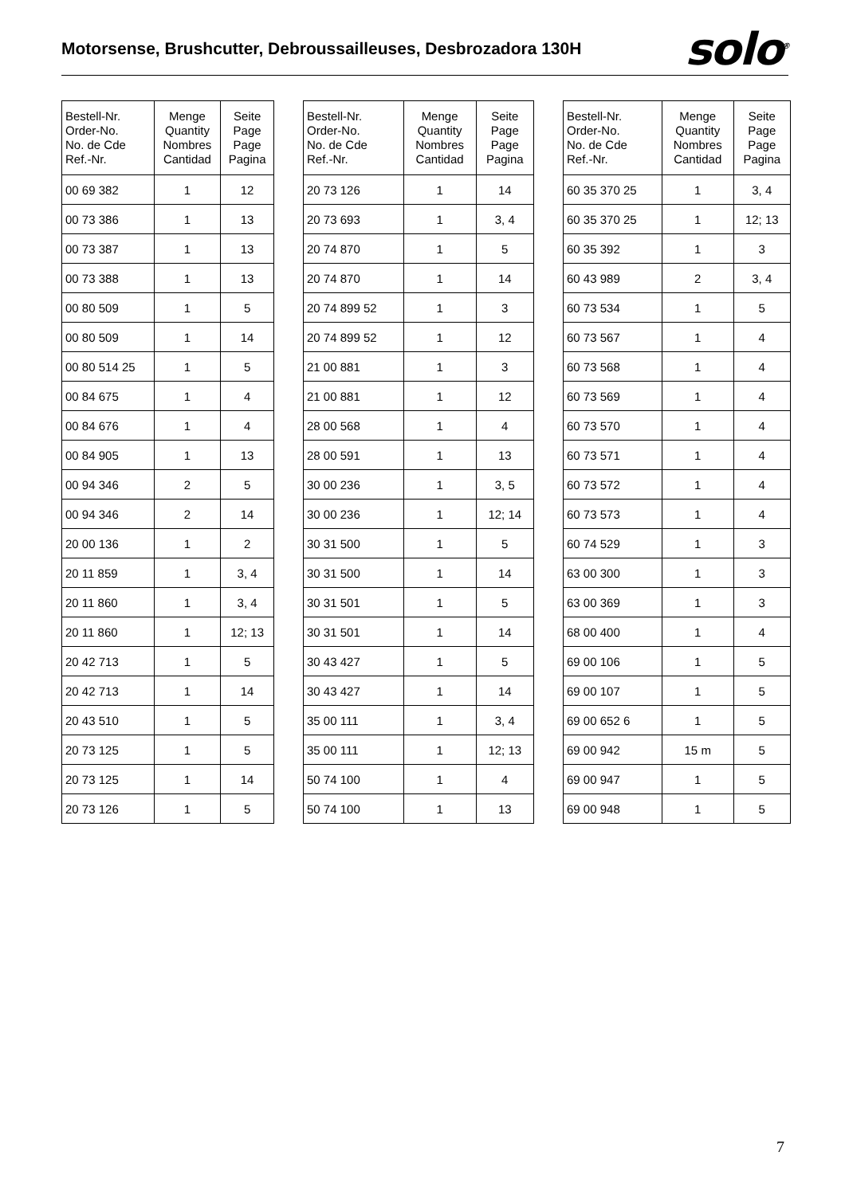Motorsense, Brushcutter, Debroussailleuses, Desbrozadora 130H
solo<sup>®</sup>
| Bestell-Nr. Order-No. No. de Cde Ref.-Nr. | Menge Quantity Nombres Cantidad | Seite Page Page Pagina |
| --- | --- | --- |
| 00 69 382 | 1 | 12 |
| 00 73 386 | 1 | 13 |
| 00 73 387 | 1 | 13 |
| 00 73 388 | 1 | 13 |
| 00 80 509 | 1 | 5 |
| 00 80 509 | 1 | 14 |
| 00 80 514 25 | 1 | 5 |
| 00 84 675 | 1 | 4 |
| 00 84 676 | 1 | 4 |
| 00 84 905 | 1 | 13 |
| 00 94 346 | 2 | 5 |
| 00 94 346 | 2 | 14 |
| 20 00 136 | 1 | 2 |
| 20 11 859 | 1 | 3, 4 |
| 20 11 860 | 1 | 3, 4 |
| 20 11 860 | 1 | 12; 13 |
| 20 42 713 | 1 | 5 |
| 20 42 713 | 1 | 14 |
| 20 43 510 | 1 | 5 |
| 20 73 125 | 1 | 5 |
| 20 73 125 | 1 | 14 |
| 20 73 126 | 1 | 5 |
| Bestell-Nr. Order-No. No. de Cde Ref.-Nr. | Menge Quantity Nombres Cantidad | Seite Page Page Pagina |
| --- | --- | --- |
| 20 73 126 | 1 | 14 |
| 20 73 693 | 1 | 3, 4 |
| 20 74 870 | 1 | 5 |
| 20 74 870 | 1 | 14 |
| 20 74 899 52 | 1 | 3 |
| 20 74 899 52 | 1 | 12 |
| 21 00 881 | 1 | 3 |
| 21 00 881 | 1 | 12 |
| 28 00 568 | 1 | 4 |
| 28 00 591 | 1 | 13 |
| 30 00 236 | 1 | 3, 5 |
| 30 00 236 | 1 | 12; 14 |
| 30 31 500 | 1 | 5 |
| 30 31 500 | 1 | 14 |
| 30 31 501 | 1 | 5 |
| 30 31 501 | 1 | 14 |
| 30 43 427 | 1 | 5 |
| 30 43 427 | 1 | 14 |
| 35 00 111 | 1 | 3, 4 |
| 35 00 111 | 1 | 12; 13 |
| 50 74 100 | 1 | 4 |
| 50 74 100 | 1 | 13 |
| Bestell-Nr. Order-No. No. de Cde Ref.-Nr. | Menge Quantity Nombres Cantidad | Seite Page Page Pagina |
| --- | --- | --- |
| 60 35 370 25 | 1 | 3, 4 |
| 60 35 370 25 | 1 | 12; 13 |
| 60 35 392 | 1 | 3 |
| 60 43 989 | 2 | 3, 4 |
| 60 73 534 | 1 | 5 |
| 60 73 567 | 1 | 4 |
| 60 73 568 | 1 | 4 |
| 60 73 569 | 1 | 4 |
| 60 73 570 | 1 | 4 |
| 60 73 571 | 1 | 4 |
| 60 73 572 | 1 | 4 |
| 60 73 573 | 1 | 4 |
| 60 74 529 | 1 | 3 |
| 63 00 300 | 1 | 3 |
| 63 00 369 | 1 | 3 |
| 68 00 400 | 1 | 4 |
| 69 00 106 | 1 | 5 |
| 69 00 107 | 1 | 5 |
| 69 00 652 6 | 1 | 5 |
| 69 00 942 | 15 m | 5 |
| 69 00 947 | 1 | 5 |
| 69 00 948 | 1 | 5 |
7